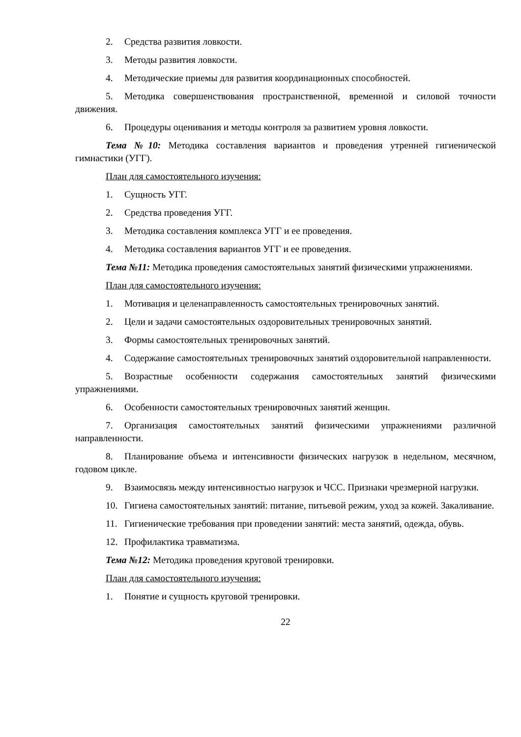2. Средства развития ловкости.
3. Методы развития ловкости.
4. Методические приемы для развития координационных способностей.
5. Методика совершенствования пространственной, временной и силовой точности движения.
6. Процедуры оценивания и методы контроля за развитием уровня ловкости.
Тема №10: Методика составления вариантов и проведения утренней гигиенической гимнастики (УГГ).
План для самостоятельного изучения:
1. Сущность УГГ.
2. Средства проведения УГГ.
3. Методика составления комплекса УГГ и ее проведения.
4. Методика составления вариантов УГГ и ее проведения.
Тема №11: Методика проведения самостоятельных занятий физическими упражнениями.
План для самостоятельного изучения:
1. Мотивация и целенаправленность самостоятельных тренировочных занятий.
2. Цели и задачи самостоятельных оздоровительных тренировочных занятий.
3. Формы самостоятельных тренировочных занятий.
4. Содержание самостоятельных тренировочных занятий оздоровительной направленности.
5. Возрастные особенности содержания самостоятельных занятий физическими упражнениями.
6. Особенности самостоятельных тренировочных занятий женщин.
7. Организация самостоятельных занятий физическими упражнениями различной направленности.
8. Планирование объема и интенсивности физических нагрузок в недельном, месячном, годовом цикле.
9. Взаимосвязь между интенсивностью нагрузок и ЧСС. Признаки чрезмерной нагрузки.
10. Гигиена самостоятельных занятий: питание, питьевой режим, уход за кожей. Закаливание.
11. Гигиенические требования при проведении занятий: места занятий, одежда, обувь.
12. Профилактика травматизма.
Тема №12: Методика проведения круговой тренировки.
План для самостоятельного изучения:
1. Понятие и сущность круговой тренировки.
22